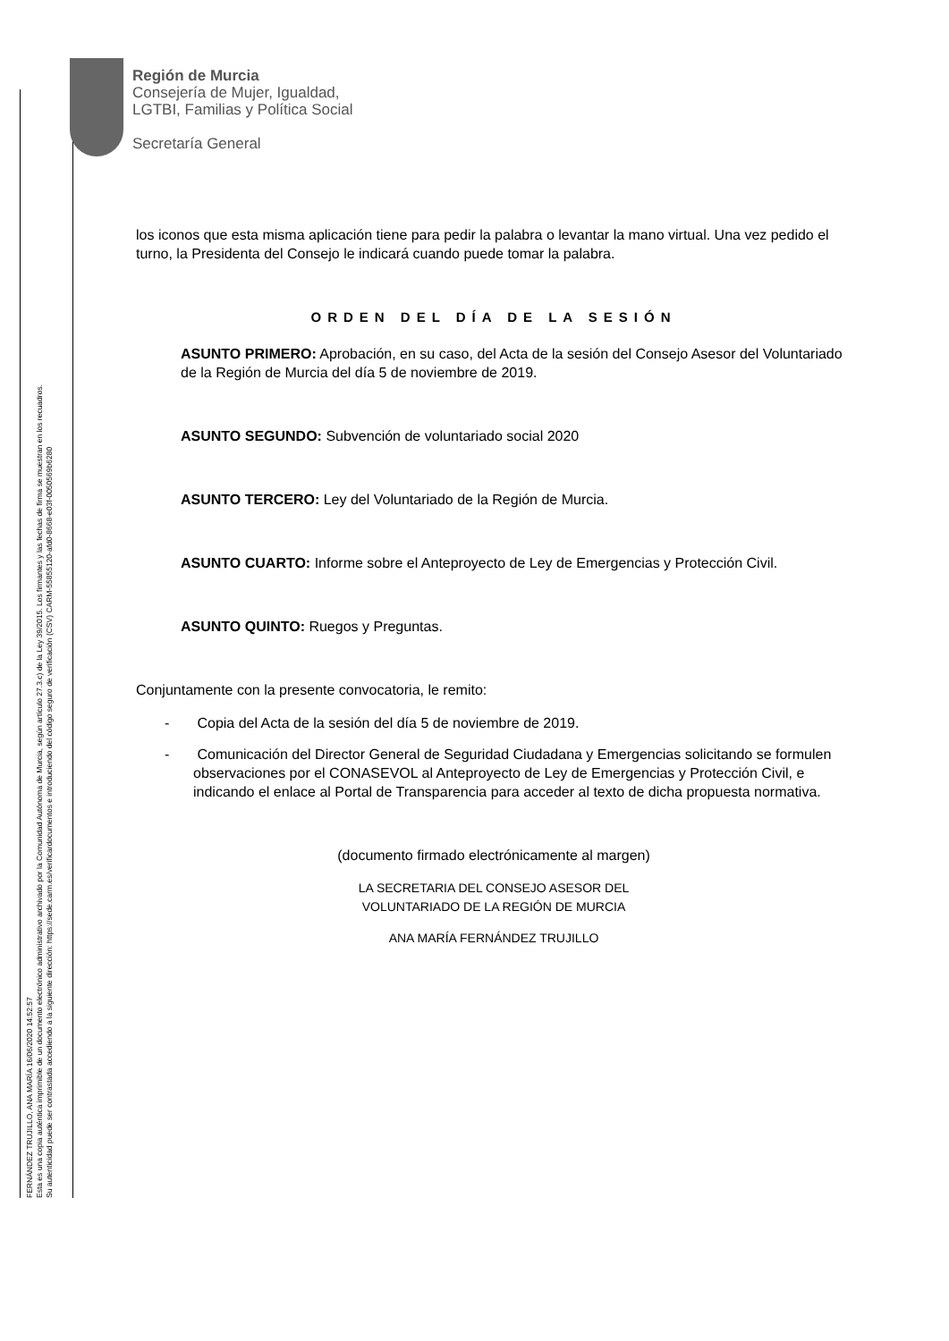FERNÁNDEZ TRUJILLO, ANA MARÍA 16/06/2020 14:52:57
Esta es una copia auténtica imprimible de un documento electrónico administrativo archivado por la Comunidad Autónoma de Murcia, según artículo 27.3.c) de la Ley 39/2015. Los firmantes y las fechas de firma se muestran en los recuadros.
Su autenticidad puede ser contrastada accediendo a la siguiente dirección: https://sede.carm.es/verificardocumentos e introduciendo del código seguro de verificación (CSV) CARM-55855120-afd0-8668-e03f-0050569b6280
Región de Murcia
Consejería de Mujer, Igualdad,
LGTBI, Familias y Política Social
Secretaría General
los iconos que esta misma aplicación tiene para pedir la palabra o levantar la mano virtual. Una vez pedido el turno, la Presidenta del Consejo le indicará cuando puede tomar la palabra.
ORDEN DEL DÍA DE LA SESIÓN
ASUNTO PRIMERO: Aprobación, en su caso, del Acta de la sesión del Consejo Asesor del Voluntariado de la Región de Murcia del día 5 de noviembre de 2019.
ASUNTO SEGUNDO: Subvención de voluntariado social 2020
ASUNTO TERCERO: Ley del Voluntariado de la Región de Murcia.
ASUNTO CUARTO: Informe sobre el Anteproyecto de Ley de Emergencias y Protección Civil.
ASUNTO QUINTO: Ruegos y Preguntas.
Conjuntamente con la presente convocatoria, le remito:
- Copia del Acta de la sesión del día 5 de noviembre de 2019.
- Comunicación del Director General de Seguridad Ciudadana y Emergencias solicitando se formulen observaciones por el CONASEVOL al Anteproyecto de Ley de Emergencias y Protección Civil, e indicando el enlace al Portal de Transparencia para acceder al texto de dicha propuesta normativa.
(documento firmado electrónicamente al margen)
LA SECRETARIA DEL CONSEJO ASESOR DEL
VOLUNTARIADO DE LA REGIÓN DE MURCIA
ANA MARÍA FERNÁNDEZ TRUJILLO